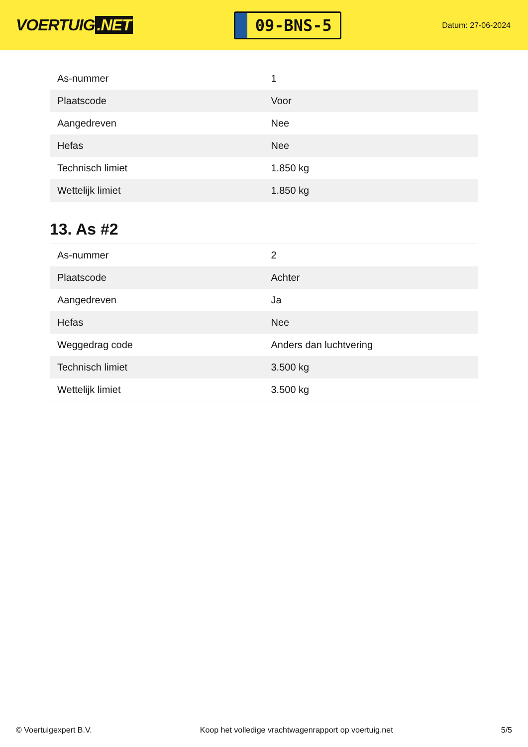VOERTUIG.NET
09-BNS-5
Datum: 27-06-2024
| As-nummer | 1 |
| Plaatscode | Voor |
| Aangedreven | Nee |
| Hefas | Nee |
| Technisch limiet | 1.850 kg |
| Wettelijk limiet | 1.850 kg |
13. As #2
| As-nummer | 2 |
| Plaatscode | Achter |
| Aangedreven | Ja |
| Hefas | Nee |
| Weggedrag code | Anders dan luchtvering |
| Technisch limiet | 3.500 kg |
| Wettelijk limiet | 3.500 kg |
© Voertuigexpert B.V. Koop het volledige vrachtwagenrapport op voertuig.net 5/5